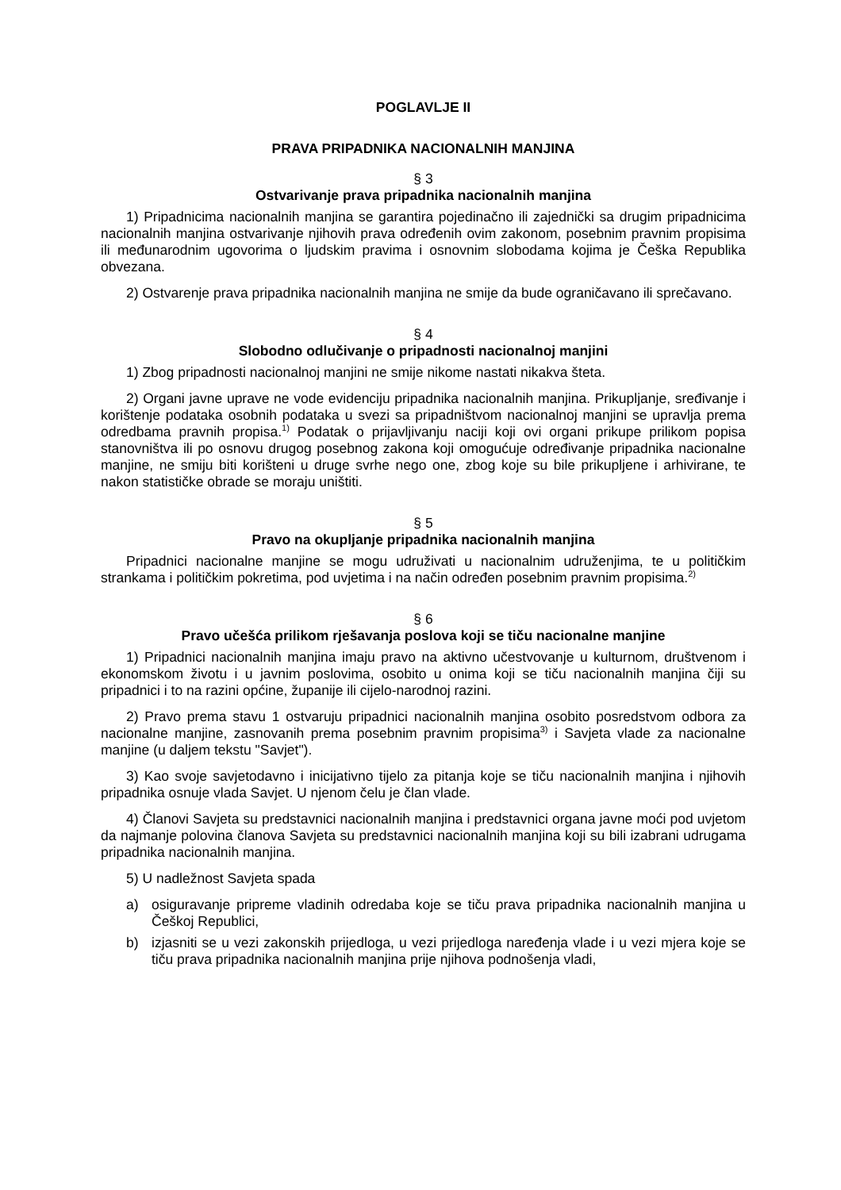POGLAVLJE II
PRAVA PRIPADNIKA NACIONALNIH MANJINA
§ 3
Ostvarivanje prava pripadnika nacionalnih manjina
1) Pripadnicima nacionalnih manjina se garantira pojedinačno ili zajednički sa drugim pripadnicima nacionalnih manjina ostvarivanje njihovih prava određenih ovim zakonom, posebnim pravnim propisima ili međunarodnim ugovorima o ljudskim pravima i osnovnim slobodama kojima je Češka Republika obvezana.
2) Ostvarenje prava pripadnika nacionalnih manjina ne smije da bude ograničavano ili sprečavano.
§ 4
Slobodno odlučivanje o pripadnosti nacionalnoj manjini
1) Zbog pripadnosti nacionalnoj manjini ne smije nikome nastati nikakva šteta.
2) Organi javne uprave ne vode evidenciju pripadnika nacionalnih manjina. Prikupljanje, sređivanje i korištenje podataka osobnih podataka u svezi sa pripadništvom nacionalnoj manjini se upravlja prema odredbama pravnih propisa.<sup>1)</sup> Podatak o prijavljivanju naciji koji ovi organi prikupe prilikom popisa stanovništva ili po osnovu drugog posebnog zakona koji omogućuje određivanje pripadnika nacionalne manjine, ne smiju biti korišteni u druge svrhe nego one, zbog koje su bile prikupljene i arhivirane, te nakon statističke obrade se moraju uništiti.
§ 5
Pravo na okupljanje pripadnika nacionalnih manjina
Pripadnici nacionalne manjine se mogu udruživati u nacionalnim udruženjima, te u političkim strankama i političkim pokretima, pod uvjetima i na način određen posebnim pravnim propisima.<sup>2)</sup>
§ 6
Pravo učešća prilikom rješavanja poslova koji se tiču nacionalne manjine
1) Pripadnici nacionalnih manjina imaju pravo na aktivno učestvovanje u kulturnom, društvenom i ekonomskom životu i u javnim poslovima, osobito u onima koji se tiču nacionalnih manjina čiji su pripadnici i to na razini općine, županije ili cijelo-narodnoj razini.
2) Pravo prema stavu 1 ostvaruju pripadnici nacionalnih manjina osobito posredstvom odbora za nacionalne manjine, zasnovanih prema posebnim pravnim propisima<sup>3)</sup> i Savjeta vlade za nacionalne manjine (u daljem tekstu "Savjet").
3) Kao svoje savjetodavno i inicijativno tijelo za pitanja koje se tiču nacionalnih manjina i njihovih pripadnika osnuje vlada Savjet. U njenom čelu je član vlade.
4) Članovi Savjeta su predstavnici nacionalnih manjina i predstavnici organa javne moći pod uvjetom da najmanje polovina članova Savjeta su predstavnici nacionalnih manjina koji su bili izabrani udrugama pripadnika nacionalnih manjina.
5) U nadležnost Savjeta spada
a) osiguravanje pripreme vladinih odredaba koje se tiču prava pripadnika nacionalnih manjina u Češkoj Republici,
b) izjasniti se u vezi zakonskih prijedloga, u vezi prijedloga naređenja vlade i u vezi mjera koje se tiču prava pripadnika nacionalnih manjina prije njihova podnošenja vladi,